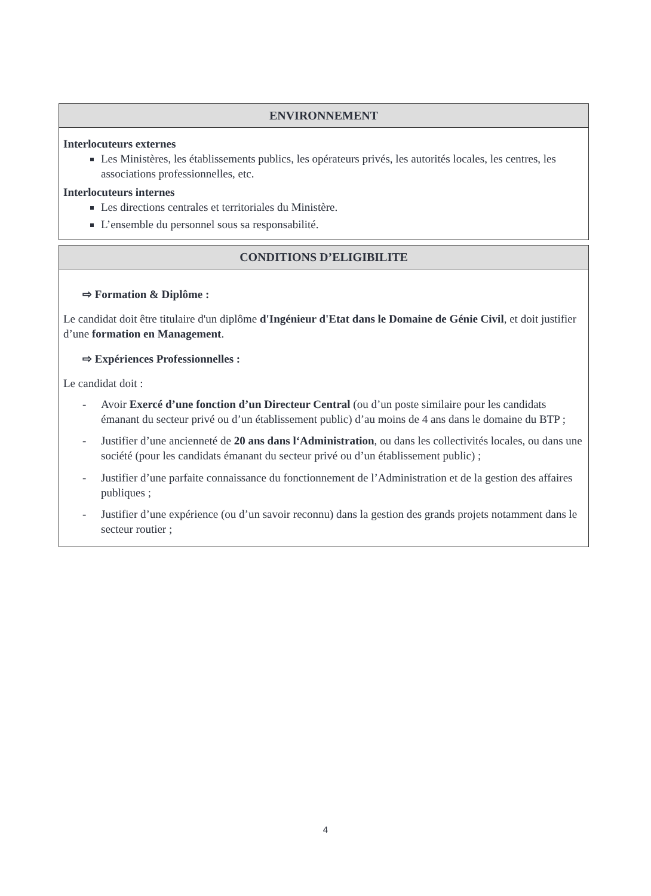ENVIRONNEMENT
Interlocuteurs externes
Les Ministères, les établissements publics, les opérateurs privés, les autorités locales, les centres, les associations professionnelles, etc.
Interlocuteurs internes
Les directions centrales et territoriales du Ministère.
L’ensemble du personnel sous sa responsabilité.
CONDITIONS D’ELIGIBILITE
⇨ Formation & Diplôme :
Le candidat doit être titulaire d'un diplôme d'Ingénieur d'Etat dans le Domaine de Génie Civil, et doit justifier d’une formation en Management.
⇨ Expériences Professionnelles :
Le candidat doit :
- Avoir Exercé d’une fonction d’un Directeur Central (ou d’un poste similaire pour les candidats émanant du secteur privé ou d’un établissement public) d’au moins de 4 ans dans le domaine du BTP ;
- Justifier d’une ancienneté de 20 ans dans l‘Administration, ou dans les collectivités locales, ou dans une société (pour les candidats émanant du secteur privé ou d’un établissement public) ;
- Justifier d’une parfaite connaissance du fonctionnement de l’Administration et de la gestion des affaires publiques ;
- Justifier d’une expérience (ou d’un savoir reconnu) dans la gestion des grands projets notamment dans le secteur routier ;
4